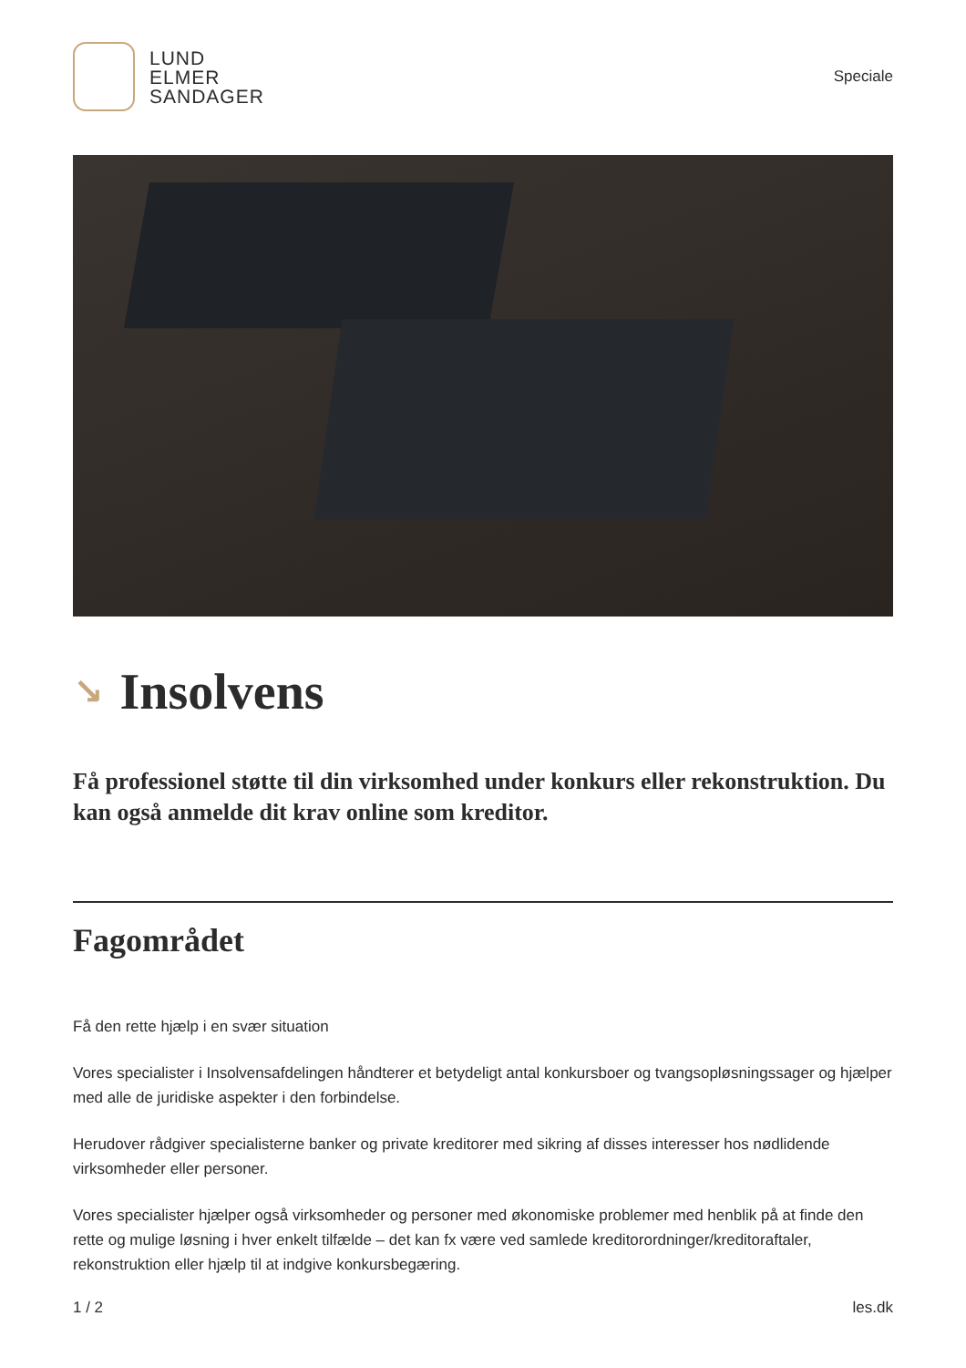LUND
ELMER
SANDAGER
Speciale
↘ Insolvens
Få professionel støtte til din virksomhed under konkurs eller rekonstruktion. Du kan også anmelde dit krav online som kreditor.
Fagområdet
Få den rette hjælp i en svær situation
Vores specialister i Insolvensafdelingen håndterer et betydeligt antal konkursboer og tvangsopløsningssager og hjælper med alle de juridiske aspekter i den forbindelse.
Herudover rådgiver specialisterne banker og private kreditorer med sikring af disses interesser hos nødlidende virksomheder eller personer.
Vores specialister hjælper også virksomheder og personer med økonomiske problemer med henblik på at finde den rette og mulige løsning i hver enkelt tilfælde – det kan fx være ved samlede kreditorordninger/kreditoraftaler, rekonstruktion eller hjælp til at indgive konkursbegæring.
1 / 2 les.dk